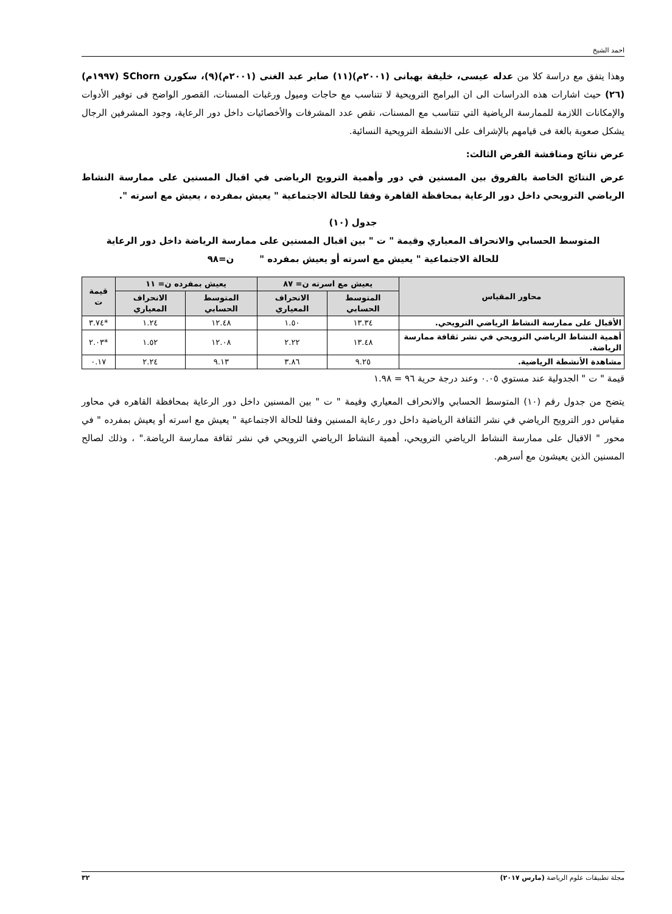احمد الشيخ
وهذا يتفق مع دراسة كلا من عدله عيسى، خليفة بهبانى (٢٠٠١م)(١١) صابر عبد الغنى (٢٠٠١م)(٩)، سكورن SChorn (١٩٩٧م)(٢٦) حيث اشارات هذه الدراسات الى ان البرامج الترويحية لا تتناسب مع حاجات وميول ورغبات المسنات، القصور الواضح فى توفير الأدوات والإمكانات اللازمة للممارسة الرياضية التي تتناسب مع المسنات، نقص عدد المشرفات والأخصائيات داخل دور الرعاية، وجود المشرفين الرجال يشكل صعوبة بالغة فى قيامهم بالإشراف على الانشطة الترويحية النسائية.
عرض نتائج ومناقشة الفرض الثالث:
عرض النتائج الخاصة بالفروق بين المسنين في دور وأهمية الترويح الرياضى في اقبال المسنين على ممارسة النشاط الرياضي الترويحي داخل دور الرعاية بمحافظة القاهرة وفقا للحالة الاجتماعية " يعيش بمفرده ، يعيش مع اسرته ".
جدول (١٠)
المتوسط الحسابي والانحراف المعياري وقيمة " ت " بين اقبال المسنين على ممارسة الرياضة داخل دور الرعاية
للحالة الاجتماعية " يعيش مع اسرته أو يعيش بمفرده " ن=٩٨
| محاور المقياس | يعيش مع اسرته ن= ٨٧ | | يعيش بمفرده ن= ١١ | | قيمة ت |
| --- | --- | --- | --- | --- | --- |
| | المتوسط الحسابي | الانحراف المعياري | المتوسط الحسابي | الانحراف المعياري | |
| الأقبال على ممارسة النشاط الرياضي الترويحي. | ١٣.٣٤ | ١.٥٠ | ١٢.٤٨ | ١.٢٤ | *٣.٧٤ |
| أهمية النشاط الرياضي الترويحي في نشر ثقافة ممارسة الرياضة. | ١٣.٤٨ | ٢.٢٢ | ١٢.٠٨ | ١.٥٢ | *٢.٠٣ |
| مشاهدة الأنشطة الرياضية. | ٩.٢٥ | ٣.٨٦ | ٩.١٣ | ٢.٢٤ | ٠.١٧ |
قيمة " ت " الجدولية عند مستوي ٠.٠٥ وعند درجة حرية ٩٦ = ١.٩٨
يتضح من جدول رقم (١٠) المتوسط الحسابي والانحراف المعياري وقيمة " ت " بين المسنين داخل دور الرعاية بمحافظة القاهره في محاور مقياس دور الترويح الرياضي في نشر الثقافة الرياضية داخل دور رعاية المسنين وفقا للحالة الاجتماعية " يعيش مع اسرته أو يعيش بمفرده " في محور " الاقبال على ممارسة النشاط الرياضي الترويحي، أهمية النشاط الرياضي الترويحي في نشر ثقافة ممارسة الرياضة." ، وذلك لصالح المسنين الذين يعيشون مع أسرهم.
مجلة تطبيقات علوم الرياضة (مارس ٢٠١٧) ٣٢